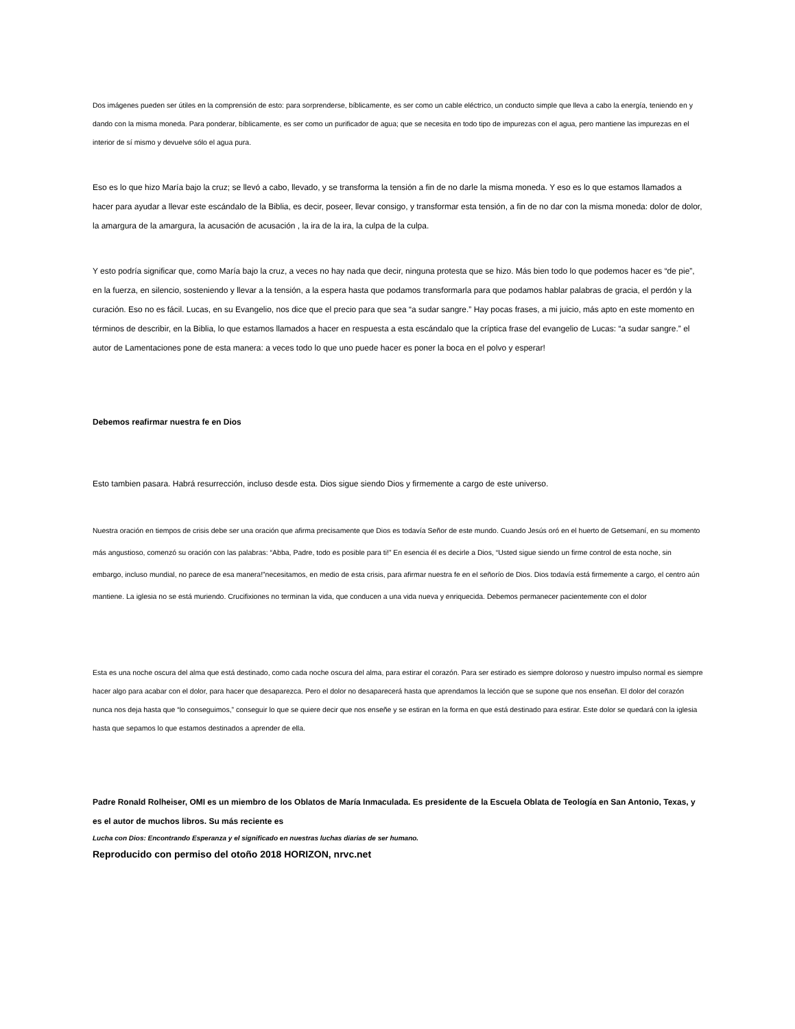Dos imágenes pueden ser útiles en la comprensión de esto: para sorprenderse, bíblicamente, es ser como un cable eléctrico, un conducto simple que lleva a cabo la energía, teniendo en y dando con la misma moneda. Para ponderar, bíblicamente, es ser como un purificador de agua; que se necesita en todo tipo de impurezas con el agua, pero mantiene las impurezas en el interior de sí mismo y devuelve sólo el agua pura.
Eso es lo que hizo María bajo la cruz; se llevó a cabo, llevado, y se transforma la tensión a fin de no darle la misma moneda. Y eso es lo que estamos llamados a hacer para ayudar a llevar este escándalo de la Biblia, es decir, poseer, llevar consigo, y transformar esta tensión, a fin de no dar con la misma moneda: dolor de dolor, la amargura de la amargura, la acusación de acusación , la ira de la ira, la culpa de la culpa.
Y esto podría significar que, como María bajo la cruz, a veces no hay nada que decir, ninguna protesta que se hizo. Más bien todo lo que podemos hacer es “de pie”, en la fuerza, en silencio, sosteniendo y llevar a la tensión, a la espera hasta que podamos transformarla para que podamos hablar palabras de gracia, el perdón y la curación. Eso no es fácil. Lucas, en su Evangelio, nos dice que el precio para que sea “a sudar sangre.” Hay pocas frases, a mi juicio, más apto en este momento en términos de describir, en la Biblia, lo que estamos llamados a hacer en respuesta a esta escándalo que la críptica frase del evangelio de Lucas: “a sudar sangre.” el autor de Lamentaciones pone de esta manera: a veces todo lo que uno puede hacer es poner la boca en el polvo y esperar!
Debemos reafirmar nuestra fe en Dios
Esto tambien pasara. Habrá resurrección, incluso desde esta. Dios sigue siendo Dios y firmemente a cargo de este universo.
Nuestra oración en tiempos de crisis debe ser una oración que afirma precisamente que Dios es todavía Señor de este mundo. Cuando Jesús oró en el huerto de Getsemaní, en su momento más angustioso, comenzó su oración con las palabras: “Abba, Padre, todo es posible para ti!” En esencia él es decirle a Dios, “Usted sigue siendo un firme control de esta noche, sin embargo, incluso mundial, no parece de esa manera!”necesitamos, en medio de esta crisis, para afirmar nuestra fe en el señorío de Dios. Dios todavía está firmemente a cargo, el centro aún mantiene. La iglesia no se está muriendo. Crucifixiones no terminan la vida, que conducen a una vida nueva y enriquecida. Debemos permanecer pacientemente con el dolor
Esta es una noche oscura del alma que está destinado, como cada noche oscura del alma, para estirar el corazón. Para ser estirado es siempre doloroso y nuestro impulso normal es siempre hacer algo para acabar con el dolor, para hacer que desaparezca. Pero el dolor no desaparecerá hasta que aprendamos la lección que se supone que nos enseñan. El dolor del corazón nunca nos deja hasta que “lo conseguimos,” conseguir lo que se quiere decir que nos enseñe y se estiran en la forma en que está destinado para estirar. Este dolor se quedará con la iglesia hasta que sepamos lo que estamos destinados a aprender de ella.
Padre Ronald Rolheiser, OMI es un miembro de los Oblatos de María Inmaculada. Es presidente de la Escuela Oblata de Teología en San Antonio, Texas, y es el autor de muchos libros. Su más reciente es
Lucha con Dios: Encontrando Esperanza y el significado en nuestras luchas diarias de ser humano.
Reproducido con permiso del otoño 2018 HORIZON, nrvc.net